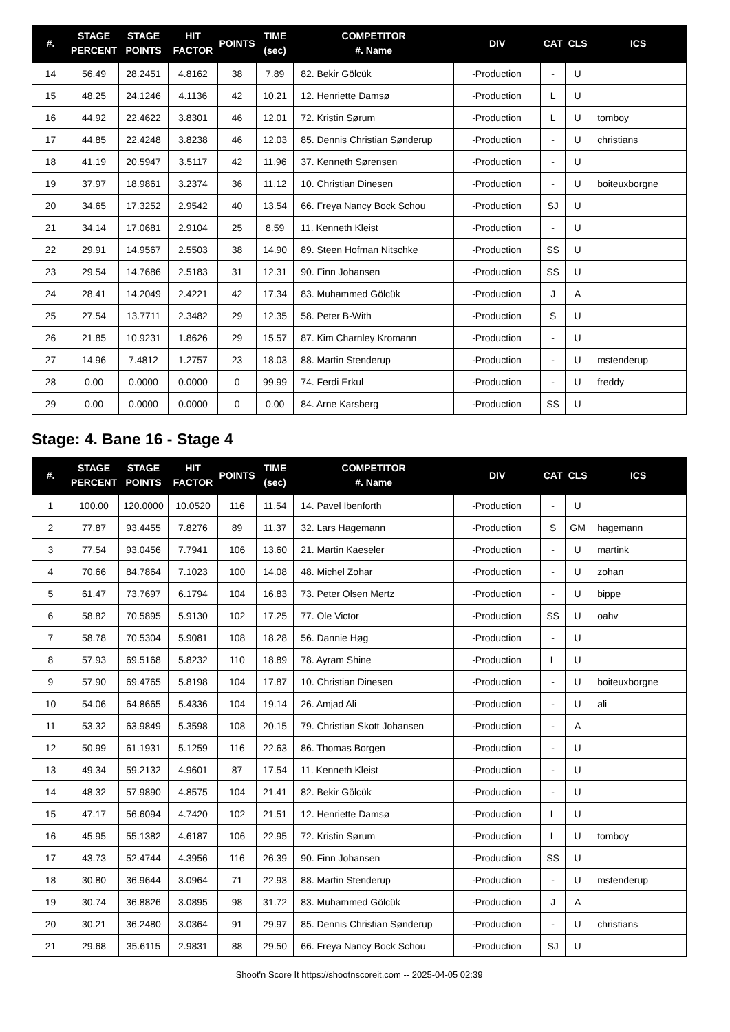| #. | STAGE PERCENT | STAGE POINTS | HIT FACTOR | POINTS | TIME (sec) | COMPETITOR #. Name | DIV | CAT | CLS | ICS |
| --- | --- | --- | --- | --- | --- | --- | --- | --- | --- | --- |
| 14 | 56.49 | 28.2451 | 4.8162 | 38 | 7.89 | 82. Bekir Gölcük | -Production | - | U | |
| 15 | 48.25 | 24.1246 | 4.1136 | 42 | 10.21 | 12. Henriette Damsø | -Production | L | U | |
| 16 | 44.92 | 22.4622 | 3.8301 | 46 | 12.01 | 72. Kristin Sørum | -Production | L | U | tomboy |
| 17 | 44.85 | 22.4248 | 3.8238 | 46 | 12.03 | 85. Dennis Christian Sønderup | -Production | - | U | christians |
| 18 | 41.19 | 20.5947 | 3.5117 | 42 | 11.96 | 37. Kenneth Sørensen | -Production | - | U | |
| 19 | 37.97 | 18.9861 | 3.2374 | 36 | 11.12 | 10. Christian Dinesen | -Production | - | U | boiteuxborgne |
| 20 | 34.65 | 17.3252 | 2.9542 | 40 | 13.54 | 66. Freya Nancy Bock Schou | -Production | SJ | U | |
| 21 | 34.14 | 17.0681 | 2.9104 | 25 | 8.59 | 11. Kenneth Kleist | -Production | - | U | |
| 22 | 29.91 | 14.9567 | 2.5503 | 38 | 14.90 | 89. Steen Hofman Nitschke | -Production | SS | U | |
| 23 | 29.54 | 14.7686 | 2.5183 | 31 | 12.31 | 90. Finn Johansen | -Production | SS | U | |
| 24 | 28.41 | 14.2049 | 2.4221 | 42 | 17.34 | 83. Muhammed Gölcük | -Production | J | A | |
| 25 | 27.54 | 13.7711 | 2.3482 | 29 | 12.35 | 58. Peter B-With | -Production | S | U | |
| 26 | 21.85 | 10.9231 | 1.8626 | 29 | 15.57 | 87. Kim Charnley Kromann | -Production | - | U | |
| 27 | 14.96 | 7.4812 | 1.2757 | 23 | 18.03 | 88. Martin Stenderup | -Production | - | U | mstenderup |
| 28 | 0.00 | 0.0000 | 0.0000 | 0 | 99.99 | 74. Ferdi Erkul | -Production | - | U | freddy |
| 29 | 0.00 | 0.0000 | 0.0000 | 0 | 0.00 | 84. Arne Karsberg | -Production | SS | U | |
Stage: 4. Bane 16 - Stage 4
| #. | STAGE PERCENT | STAGE POINTS | HIT FACTOR | POINTS | TIME (sec) | COMPETITOR #. Name | DIV | CAT | CLS | ICS |
| --- | --- | --- | --- | --- | --- | --- | --- | --- | --- | --- |
| 1 | 100.00 | 120.0000 | 10.0520 | 116 | 11.54 | 14. Pavel Ibenforth | -Production | - | U | |
| 2 | 77.87 | 93.4455 | 7.8276 | 89 | 11.37 | 32. Lars Hagemann | -Production | S | GM | hagemann |
| 3 | 77.54 | 93.0456 | 7.7941 | 106 | 13.60 | 21. Martin Kaeseler | -Production | - | U | martink |
| 4 | 70.66 | 84.7864 | 7.1023 | 100 | 14.08 | 48. Michel Zohar | -Production | - | U | zohan |
| 5 | 61.47 | 73.7697 | 6.1794 | 104 | 16.83 | 73. Peter Olsen Mertz | -Production | - | U | bippe |
| 6 | 58.82 | 70.5895 | 5.9130 | 102 | 17.25 | 77. Ole Victor | -Production | SS | U | oahv |
| 7 | 58.78 | 70.5304 | 5.9081 | 108 | 18.28 | 56. Dannie Høg | -Production | - | U | |
| 8 | 57.93 | 69.5168 | 5.8232 | 110 | 18.89 | 78. Ayram Shine | -Production | L | U | |
| 9 | 57.90 | 69.4765 | 5.8198 | 104 | 17.87 | 10. Christian Dinesen | -Production | - | U | boiteuxborgne |
| 10 | 54.06 | 64.8665 | 5.4336 | 104 | 19.14 | 26. Amjad Ali | -Production | - | U | ali |
| 11 | 53.32 | 63.9849 | 5.3598 | 108 | 20.15 | 79. Christian Skott Johansen | -Production | - | A | |
| 12 | 50.99 | 61.1931 | 5.1259 | 116 | 22.63 | 86. Thomas Borgen | -Production | - | U | |
| 13 | 49.34 | 59.2132 | 4.9601 | 87 | 17.54 | 11. Kenneth Kleist | -Production | - | U | |
| 14 | 48.32 | 57.9890 | 4.8575 | 104 | 21.41 | 82. Bekir Gölcük | -Production | - | U | |
| 15 | 47.17 | 56.6094 | 4.7420 | 102 | 21.51 | 12. Henriette Damsø | -Production | L | U | |
| 16 | 45.95 | 55.1382 | 4.6187 | 106 | 22.95 | 72. Kristin Sørum | -Production | L | U | tomboy |
| 17 | 43.73 | 52.4744 | 4.3956 | 116 | 26.39 | 90. Finn Johansen | -Production | SS | U | |
| 18 | 30.80 | 36.9644 | 3.0964 | 71 | 22.93 | 88. Martin Stenderup | -Production | - | U | mstenderup |
| 19 | 30.74 | 36.8826 | 3.0895 | 98 | 31.72 | 83. Muhammed Gölcük | -Production | J | A | |
| 20 | 30.21 | 36.2480 | 3.0364 | 91 | 29.97 | 85. Dennis Christian Sønderup | -Production | - | U | christians |
| 21 | 29.68 | 35.6115 | 2.9831 | 88 | 29.50 | 66. Freya Nancy Bock Schou | -Production | SJ | U | |
Shoot'n Score It https://shootnscoreit.com -- 2025-04-05 02:39